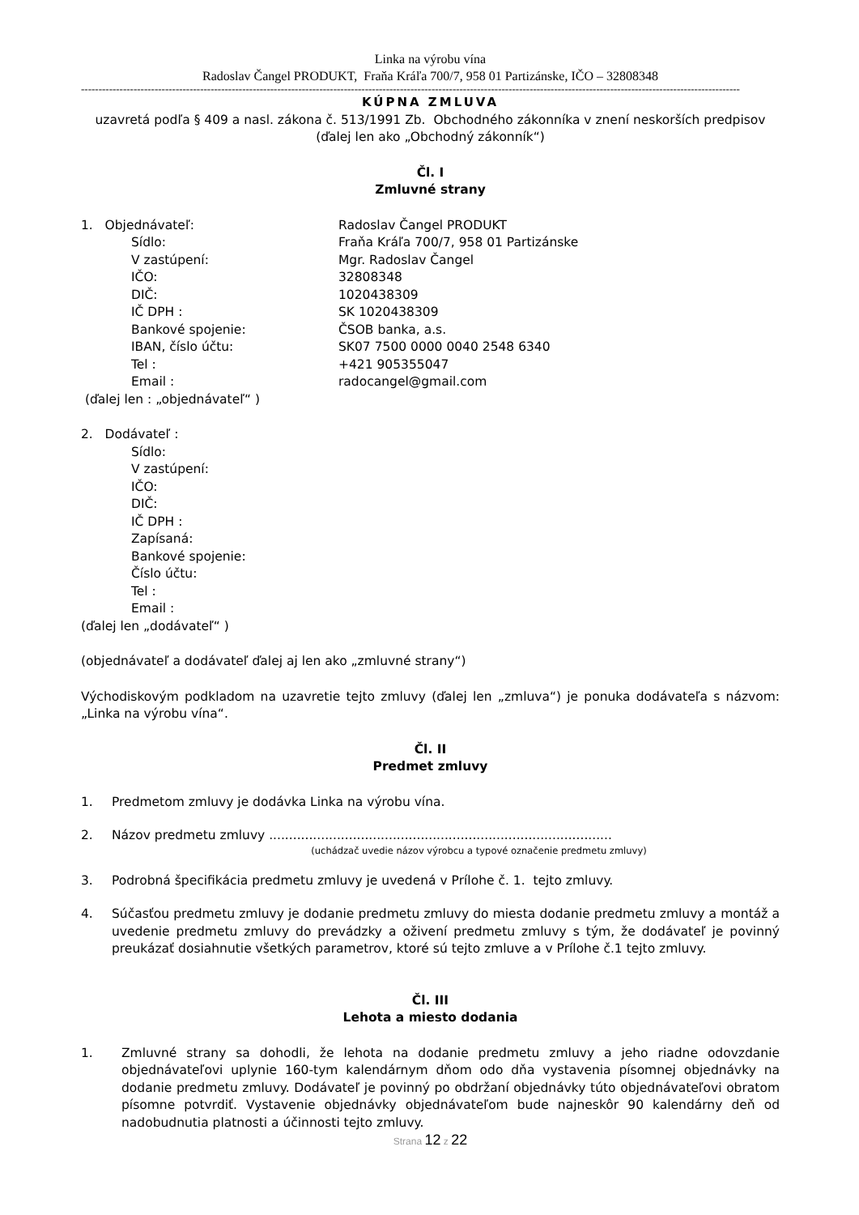Linka na výrobu vína
Radoslav Čangel PRODUKT, Fraňa Kráľa 700/7, 958 01 Partizánske, IČO – 32808348
--------------------------------------------------------------------------------------------------------------------------------------------------------------------------------------------
KÚPNA ZMLUVA
uzavretá podľa § 409 a nasl. zákona č. 513/1991 Zb. Obchodného zákonníka v znení neskorších predpisov
(ďalej len ako „Obchodný zákonník“)
Čl. I
Zmluvné strany
1. Objednávateľ: Radoslav Čangel PRODUKT
Sídlo: Fraňa Kráľa 700/7, 958 01 Partizánske
V zastúpení: Mgr. Radoslav Čangel
IČO: 32808348
DIČ: 1020438309
IČ DPH : SK 1020438309
Bankové spojenie: ČSOB banka, a.s.
IBAN, číslo účtu: SK07 7500 0000 0040 2548 6340
Tel : +421 905355047
Email : radocangel@gmail.com
(ďalej len : „objednávateľ“ )
2. Dodávateľ :
Sídlo:
V zastúpení:
IČO:
DIČ:
IČ DPH :
Zapísaná:
Bankové spojenie:
Číslo účtu:
Tel :
Email :
(ďalej len „dodávateľ“ )
(objednávateľ a dodávateľ ďalej aj len ako „zmluvné strany“)
Východiskovým podkladom na uzavretie tejto zmluvy (ďalej len „zmluva“) je ponuka dodávateľa s názvom: „Linka na výrobu vína“.
Čl. II
Predmet zmluvy
1. Predmetom zmluvy je dodávka Linka na výrobu vína.
2. Názov predmetu zmluvy ......................................................................................
(uchádzač uvedie názov výrobcu a typové označenie predmetu zmluvy)
3. Podrobná špecifikácia predmetu zmluvy je uvedená v Prílohe č. 1. tejto zmluvy.
4. Súčasťou predmetu zmluvy je dodanie predmetu zmluvy do miesta dodanie predmetu zmluvy a montáž a uvedenie predmetu zmluvy do prevádzky a oživení predmetu zmluvy s tým, že dodávateľ je povinný preukázať dosiahnutie všetkých parametrov, ktoré sú tejto zmluve a v Prílohe č.1 tejto zmluvy.
Čl. III
Lehota a miesto dodania
1. Zmluvné strany sa dohodli, že lehota na dodanie predmetu zmluvy a jeho riadne odovzdanie objednávateľovi uplynie 160-tym kalendárnym dňom odo dňa vystavenia písomnej objednávky na dodanie predmetu zmluvy. Dodávateľ je povinný po obdržaní objednávky túto objednávateľovi obratom písomne potvrdiť. Vystavenie objednávky objednávateľom bude najneskôr 90 kalendárny deň od nadobudnutia platnosti a účinnosti tejto zmluvy.
Strana 12 z 22